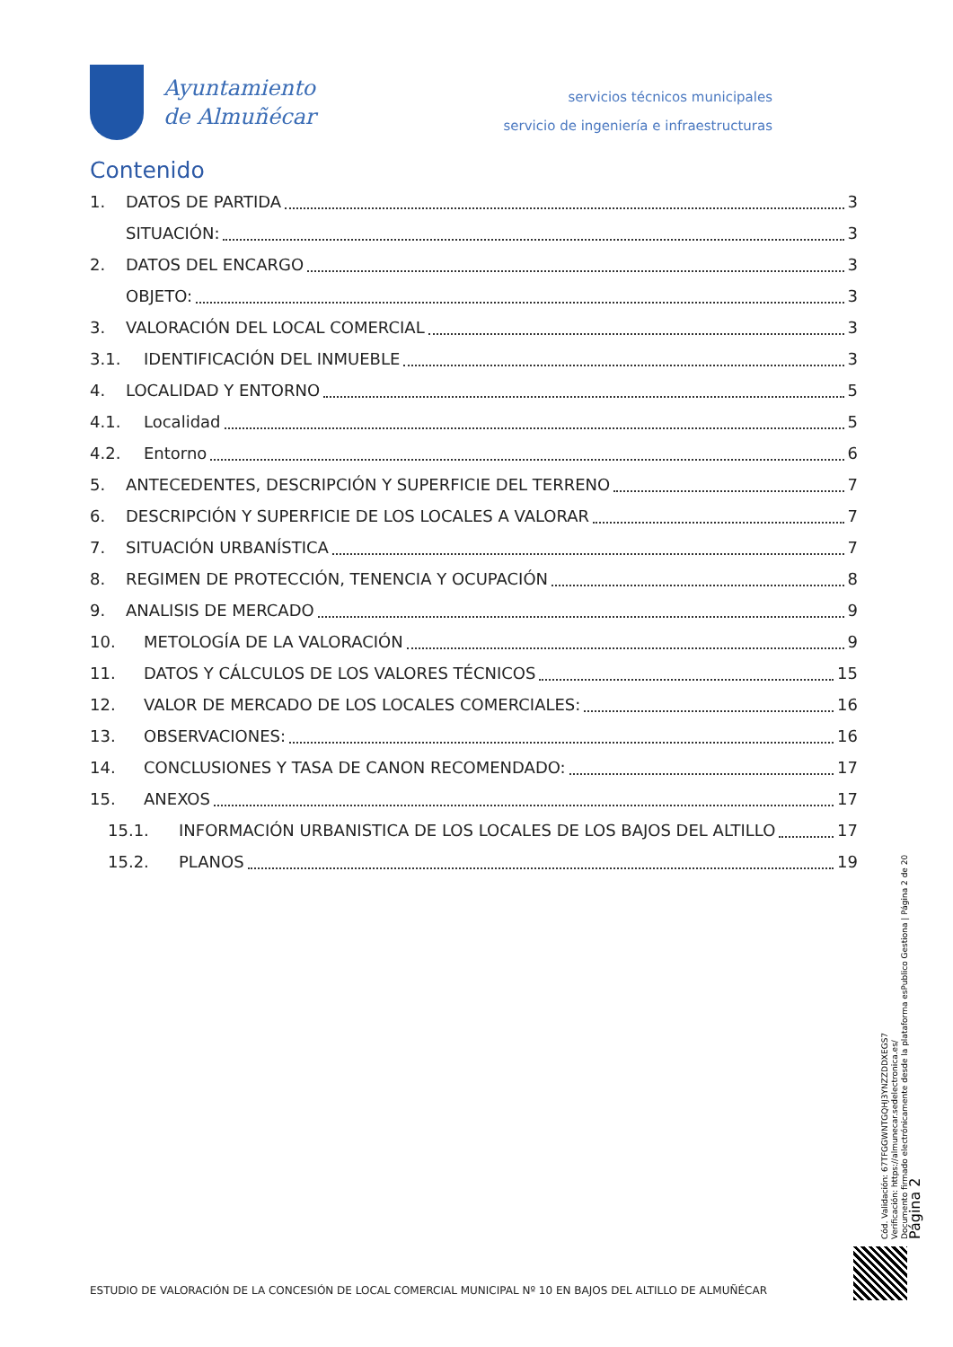Ayuntamiento
de Almuñécar
servicios técnicos municipales
servicio de ingeniería e infraestructuras
Contenido
1. DATOS DE PARTIDA 3
SITUACIÓN: 3
2. DATOS DEL ENCARGO 3
OBJETO: 3
3. VALORACIÓN DEL LOCAL COMERCIAL 3
3.1. IDENTIFICACIÓN DEL INMUEBLE 3
4. LOCALIDAD Y ENTORNO 5
4.1. Localidad 5
4.2. Entorno 6
5. ANTECEDENTES, DESCRIPCIÓN Y SUPERFICIE DEL TERRENO 7
6. DESCRIPCIÓN Y SUPERFICIE DE LOS LOCALES A VALORAR 7
7. SITUACIÓN URBANÍSTICA 7
8. REGIMEN DE PROTECCIÓN, TENENCIA Y OCUPACIÓN 8
9. ANALISIS DE MERCADO 9
10. METOLOGÍA DE LA VALORACIÓN 9
11. DATOS Y CÁLCULOS DE LOS VALORES TÉCNICOS 15
12. VALOR DE MERCADO DE LOS LOCALES COMERCIALES: 16
13. OBSERVACIONES: 16
14. CONCLUSIONES Y TASA DE CANON RECOMENDADO: 17
15. ANEXOS 17
15.1. INFORMACIÓN URBANISTICA DE LOS LOCALES DE LOS BAJOS DEL ALTILLO 17
15.2. PLANOS 19
Cód. Validación: 67TFGGWNTGQHJ3YNZZDDXEGS7
Verificación: https://almunecar.sedelectronica.es/
Documento firmado electrónicamente desde la plataforma esPublico Gestiona | Página 2 de 20
Página 2
ESTUDIO DE VALORACIÓN DE LA CONCESIÓN DE LOCAL COMERCIAL MUNICIPAL Nº 10 EN BAJOS DEL ALTILLO DE ALMUÑÉCAR